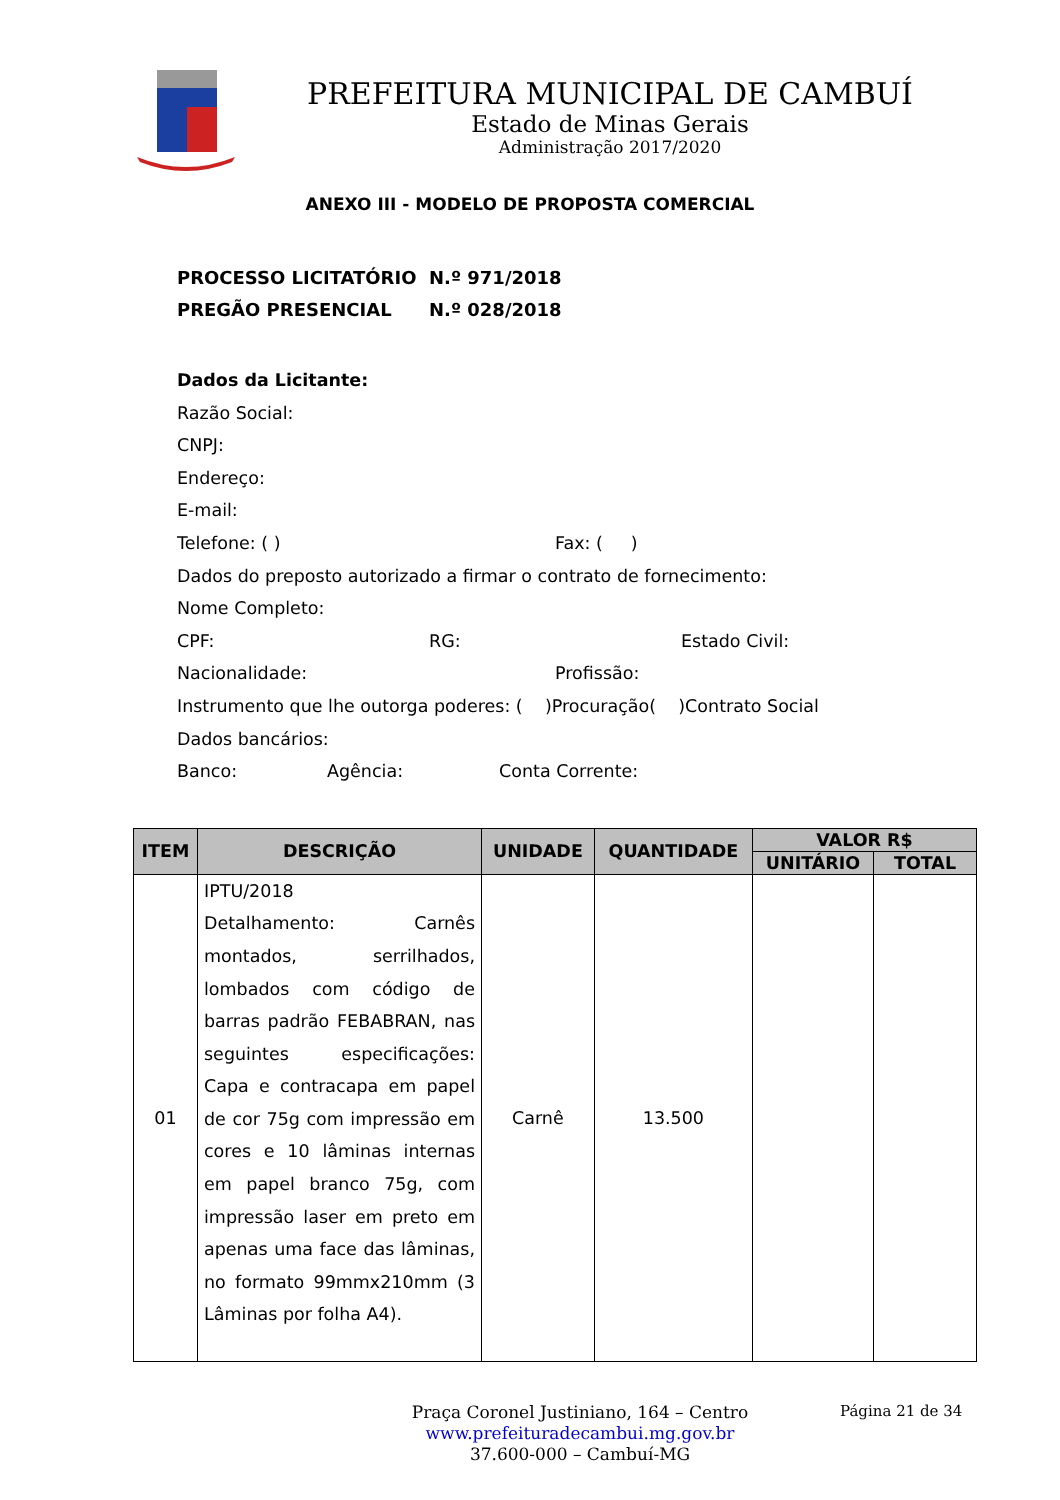PREFEITURA MUNICIPAL DE CAMBUÍ
Estado de Minas Gerais
Administração 2017/2020
ANEXO III - MODELO DE PROPOSTA COMERCIAL
PROCESSO LICITATÓRIO N.º 971/2018
PREGÃO PRESENCIAL N.º 028/2018
Dados da Licitante:
Razão Social:
CNPJ:
Endereço:
E-mail:
Telefone: ( ) Fax: ( )
Dados do preposto autorizado a firmar o contrato de fornecimento:
Nome Completo:
CPF: RG: Estado Civil:
Nacionalidade: Profissão:
Instrumento que lhe outorga poderes: ( )Procuração( )Contrato Social
Dados bancários:
Banco: Agência: Conta Corrente:
| ITEM | DESCRIÇÃO | UNIDADE | QUANTIDADE | VALOR R$ | |
| --- | --- | --- | --- | --- | --- |
| | | | | UNITÁRIO | TOTAL |
| 01 | IPTU/2018 Detalhamento: Carnês montados, serrilhados, lombados com código de barras padrão FEBABRAN, nas seguintes especificações: Capa e contracapa em papel de cor 75g com impressão em cores e 10 lâminas internas em papel branco 75g, com impressão laser em preto em apenas uma face das lâminas, no formato 99mmx210mm (3 Lâminas por folha A4). | Carnê | 13.500 | | |
Praça Coronel Justiniano, 164 – Centro
www.prefeituradecambui.mg.gov.br
37.600-000 – Cambuí-MG
Página 21 de 34